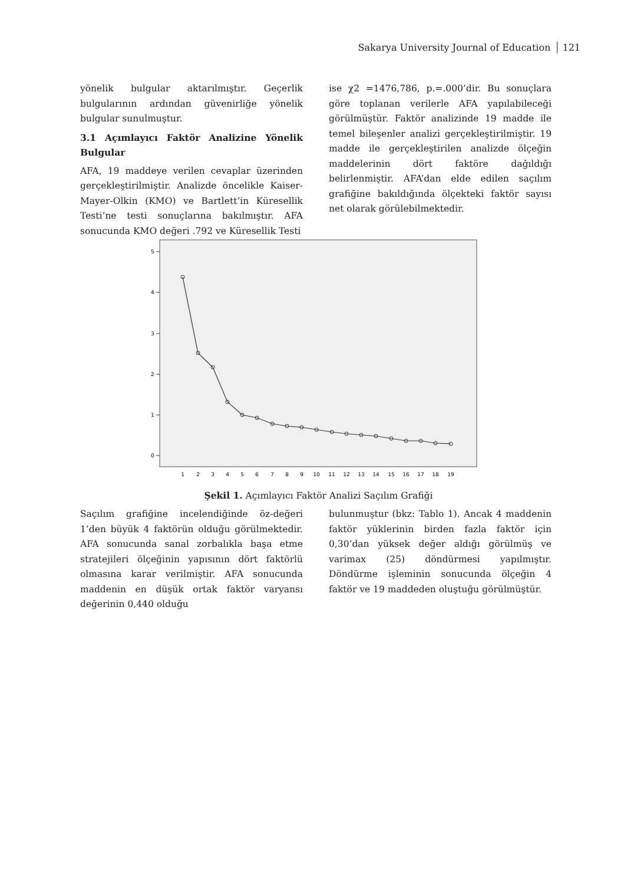Sakarya University Journal of Education 121
yönelik bulgular aktarılmıştır. Geçerlik bulgularının ardından güvenirliğe yönelik bulgular sunulmuştur.
3.1 Açımlayıcı Faktör Analizine Yönelik Bulgular
AFA, 19 maddeye verilen cevaplar üzerinden gerçekleştirilmiştir. Analizde öncelikle Kaiser-Mayer-Olkin (KMO) ve Bartlett’in Küresellik Testi’ne testi sonuçlarına bakılmıştır. AFA sonucunda KMO değeri .792 ve Küresellik Testi
ise χ2 =1476,786, p.=.000’dir. Bu sonuçlara göre toplanan verilerle AFA yapılabileceği görülmüştür. Faktör analizinde 19 madde ile temel bileşenler analizi gerçekleştirilmiştir. 19 madde ile gerçekleştirilen analizde ölçeğin maddelerinin dört faktöre dağıldığı belirlenmiştir. AFA’dan elde edilen saçılım grafiğine bakıldığında ölçekteki faktör sayısı net olarak görülebilmektedir.
5
4
3
2
1
0
1
2
3
4
5
6
7
8
9
10
11
12
13
14
15
16
17
18
19
Şekil 1. Açımlayıcı Faktör Analizi Saçılım Grafiği
Saçılım grafiğine incelendiğinde öz-değeri 1’den büyük 4 faktörün olduğu görülmektedir. AFA sonucunda sanal zorbalıkla başa etme stratejileri ölçeğinin yapısının dört faktörlü olmasına karar verilmiştir. AFA sonucunda maddenin en düşük ortak faktör varyansı değerinin 0,440 olduğu
bulunmuştur (bkz: Tablo 1). Ancak 4 maddenin faktör yüklerinin birden fazla faktör için 0,30’dan yüksek değer aldığı görülmüş ve varimax (25) döndürmesi yapılmıştır. Döndürme işleminin sonucunda ölçeğin 4 faktör ve 19 maddeden oluştuğu görülmüştür.